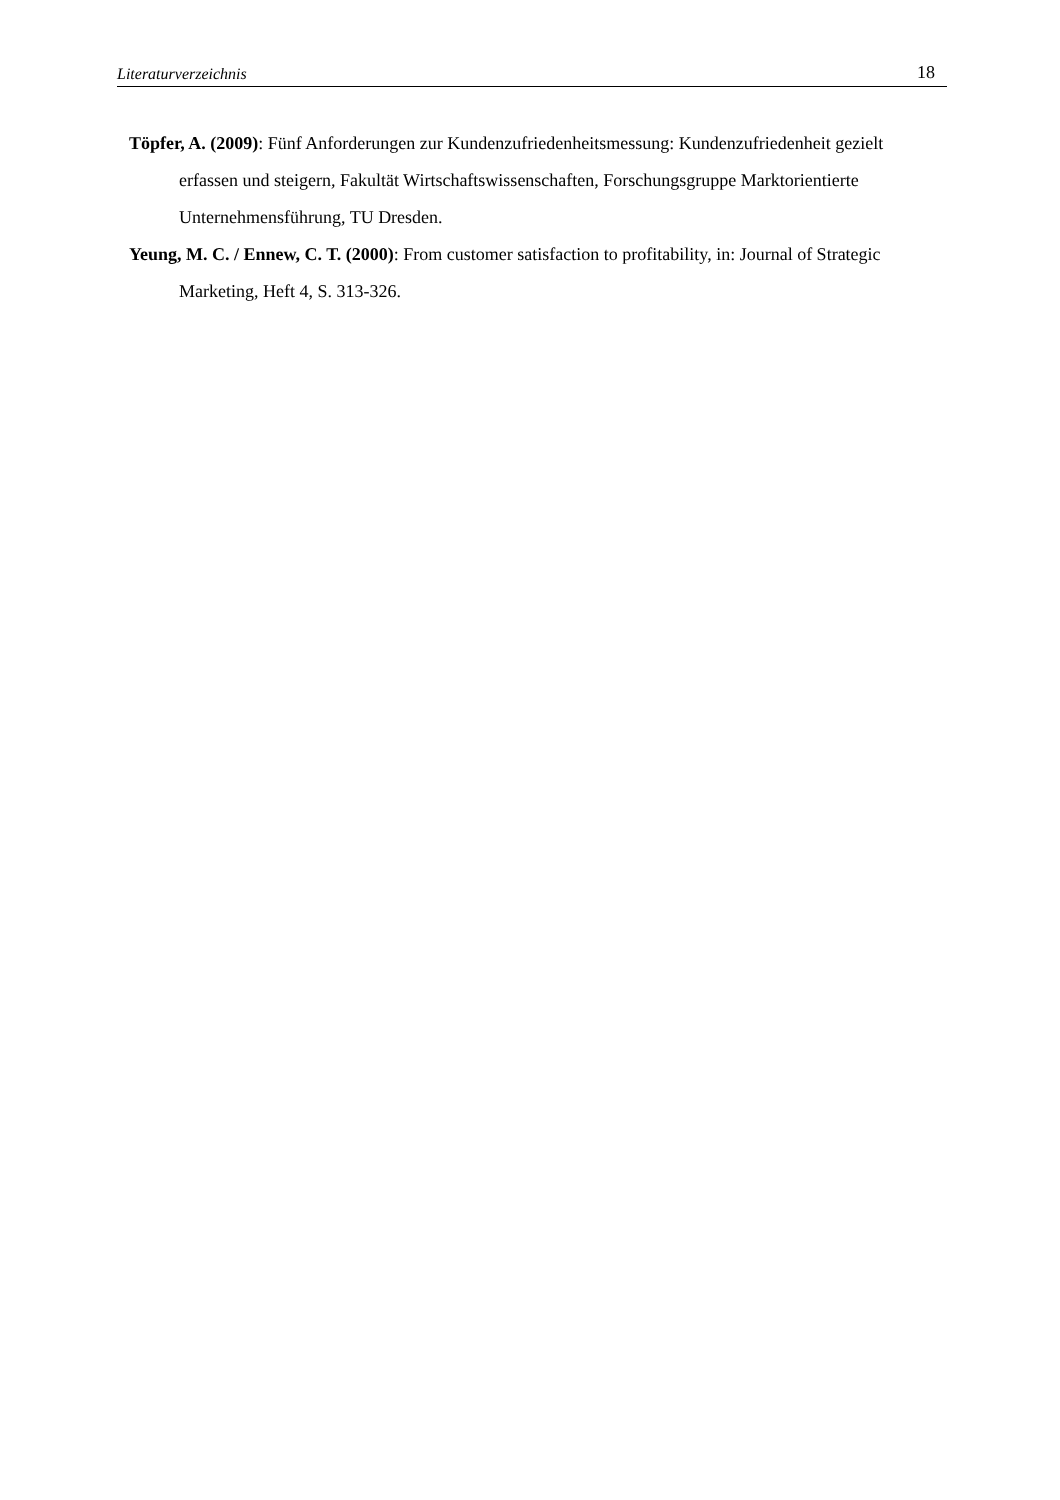Literaturverzeichnis 18
Töpfer, A. (2009): Fünf Anforderungen zur Kundenzufriedenheitsmessung: Kundenzufriedenheit gezielt erfassen und steigern, Fakultät Wirtschaftswissenschaften, Forschungsgruppe Marktorientierte Unternehmensführung, TU Dresden.
Yeung, M. C. / Ennew, C. T. (2000): From customer satisfaction to profitability, in: Journal of Strategic Marketing, Heft 4, S. 313-326.